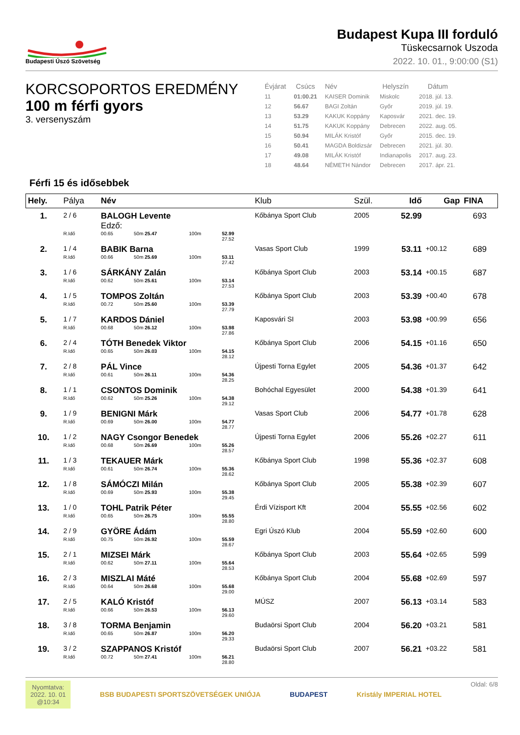Budapesti Úszó Szövetség
Budapest Kupa III forduló
Tüskecsarnok Uszoda
2022. 10. 01., 9:00:00 (S1)
KORCSOPORTOS EREDMÉNY
100 m férfi gyors
3. versenyszám
| Évjárat | Csúcs | Név | Helyszín | Dátum |
| --- | --- | --- | --- | --- |
| 11 | 01:00.21 | KAISER Dominik | Miskolc | 2018. júl. 13. |
| 12 | 56.67 | BAGI Zoltán | Győr | 2019. júl. 19. |
| 13 | 53.29 | KAKUK Koppány | Kaposvár | 2021. dec. 19. |
| 14 | 51.75 | KAKUK Koppány | Debrecen | 2022. aug. 05. |
| 15 | 50.94 | MILÁK Kristóf | Győr | 2015. dec. 19. |
| 16 | 50.41 | MAGDA Boldizsár | Debrecen | 2021. júl. 30. |
| 17 | 49.08 | MILÁK Kristóf | Indianapolis | 2017. aug. 23. |
| 18 | 48.64 | NÉMETH Nándor | Debrecen | 2017. ápr. 21. |
Férfi 15 és idősebbek
| Hely. | Pálya | Név | | | | Klub | Szül. | Idő | Gap | FINA |
| --- | --- | --- | --- | --- | --- | --- | --- | --- | --- | --- |
| 1. | 2 / 6 | BALOGH Levente Edző: | | | | Kőbánya Sport Club | 2005 | 52.99 | | 693 |
| | R.Idő | 00.65 | 50m 25.47 | 100m | 52.99 27.52 | | | | | |
| 2. | 1 / 4 | BABIK Barna | | | | Vasas Sport Club | 1999 | 53.11 | +00.12 | 689 |
| | R.Idő | 00.66 | 50m 25.69 | 100m | 53.11 27.42 | | | | | |
| 3. | 1 / 6 | SÁRKÁNY Zalán | | | | Kőbánya Sport Club | 2003 | 53.14 | +00.15 | 687 |
| | R.Idő | 00.62 | 50m 25.61 | 100m | 53.14 27.53 | | | | | |
| 4. | 1 / 5 | TOMPOS Zoltán | | | | Kőbánya Sport Club | 2003 | 53.39 | +00.40 | 678 |
| | R.Idő | 00.72 | 50m 25.60 | 100m | 53.39 27.79 | | | | | |
| 5. | 1 / 7 | KARDOS Dániel | | | | Kaposvári SI | 2003 | 53.98 | +00.99 | 656 |
| | R.Idő | 00.68 | 50m 26.12 | 100m | 53.98 27.86 | | | | | |
| 6. | 2 / 4 | TÓTH Benedek Viktor | | | | Kőbánya Sport Club | 2006 | 54.15 | +01.16 | 650 |
| | R.Idő | 00.65 | 50m 26.03 | 100m | 54.15 28.12 | | | | | |
| 7. | 2 / 8 | PÁL Vince | | | | Újpesti Torna Egylet | 2005 | 54.36 | +01.37 | 642 |
| | R.Idő | 00.61 | 50m 26.11 | 100m | 54.36 28.25 | | | | | |
| 8. | 1 / 1 | CSONTOS Dominik | | | | Bohóchal Egyesület | 2000 | 54.38 | +01.39 | 641 |
| | R.Idő | 00.62 | 50m 25.26 | 100m | 54.38 29.12 | | | | | |
| 9. | 1 / 9 | BENIGNI Márk | | | | Vasas Sport Club | 2006 | 54.77 | +01.78 | 628 |
| | R.Idő | 00.69 | 50m 26.00 | 100m | 54.77 28.77 | | | | | |
| 10. | 1 / 2 | NAGY Csongor Benedek | | | | Újpesti Torna Egylet | 2006 | 55.26 | +02.27 | 611 |
| | R.Idő | 00.68 | 50m 26.69 | 100m | 55.26 28.57 | | | | | |
| 11. | 1 / 3 | TEKAUER Márk | | | | Kőbánya Sport Club | 1998 | 55.36 | +02.37 | 608 |
| | R.Idő | 00.61 | 50m 26.74 | 100m | 55.36 28.62 | | | | | |
| 12. | 1 / 8 | SÁMÓCZI Milán | | | | Kőbánya Sport Club | 2005 | 55.38 | +02.39 | 607 |
| | R.Idő | 00.69 | 50m 25.93 | 100m | 55.38 29.45 | | | | | |
| 13. | 1 / 0 | TOHL Patrik Péter | | | | Érdi Vízisport Kft | 2004 | 55.55 | +02.56 | 602 |
| | R.Idő | 00.65 | 50m 26.75 | 100m | 55.55 28.80 | | | | | |
| 14. | 2 / 9 | GYÖRE Ádám | | | | Egri Úszó Klub | 2004 | 55.59 | +02.60 | 600 |
| | R.Idő | 00.75 | 50m 26.92 | 100m | 55.59 28.67 | | | | | |
| 15. | 2 / 1 | MIZSEI Márk | | | | Kőbánya Sport Club | 2003 | 55.64 | +02.65 | 599 |
| | R.Idő | 00.62 | 50m 27.11 | 100m | 55.64 28.53 | | | | | |
| 16. | 2 / 3 | MISZLAI Máté | | | | Kőbánya Sport Club | 2004 | 55.68 | +02.69 | 597 |
| | R.Idő | 00.64 | 50m 26.68 | 100m | 55.68 29.00 | | | | | |
| 17. | 2 / 5 | KALÓ Kristóf | | | | MÚSZ | 2007 | 56.13 | +03.14 | 583 |
| | R.Idő | 00.66 | 50m 26.53 | 100m | 56.13 29.60 | | | | | |
| 18. | 3 / 8 | TORMA Benjamin | | | | Budaörsi Sport Club | 2004 | 56.20 | +03.21 | 581 |
| | R.Idő | 00.65 | 50m 26.87 | 100m | 56.20 29.33 | | | | | |
| 19. | 3 / 2 | SZAPPANOS Kristóf | | | | Budaörsi Sport Club | 2007 | 56.21 | +03.22 | 581 |
| | R.Idő | 00.72 | 50m 27.41 | 100m | 56.21 28.80 | | | | | |
Nyomtatva:
2022. 10. 01
@10:34
BSB BUDAPESTI SPORTSZÖVETSÉGEK UNIÓJA
BUDAPEST Kristály IMPERIAL HOTEL
Oldal: 6/8